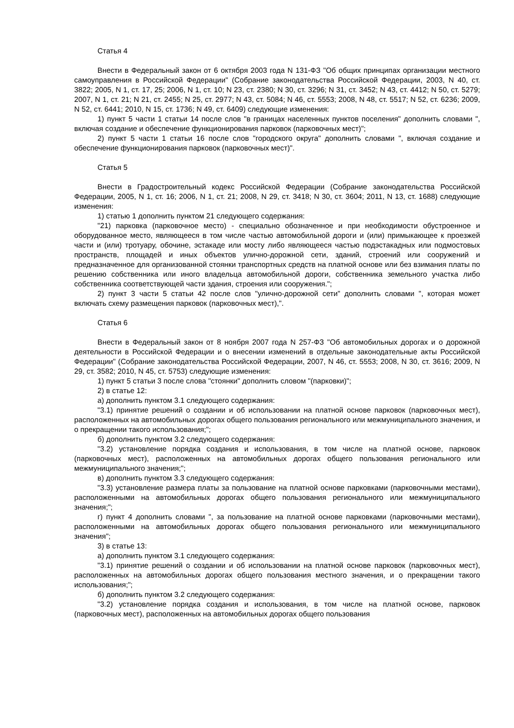Статья 4
Внести в Федеральный закон от 6 октября 2003 года N 131-ФЗ "Об общих принципах организации местного самоуправления в Российской Федерации" (Собрание законодательства Российской Федерации, 2003, N 40, ст. 3822; 2005, N 1, ст. 17, 25; 2006, N 1, ст. 10; N 23, ст. 2380; N 30, ст. 3296; N 31, ст. 3452; N 43, ст. 4412; N 50, ст. 5279; 2007, N 1, ст. 21; N 21, ст. 2455; N 25, ст. 2977; N 43, ст. 5084; N 46, ст. 5553; 2008, N 48, ст. 5517; N 52, ст. 6236; 2009, N 52, ст. 6441; 2010, N 15, ст. 1736; N 49, ст. 6409) следующие изменения:
1) пункт 5 части 1 статьи 14 после слов "в границах населенных пунктов поселения" дополнить словами ", включая создание и обеспечение функционирования парковок (парковочных мест)";
2) пункт 5 части 1 статьи 16 после слов "городского округа" дополнить словами ", включая создание и обеспечение функционирования парковок (парковочных мест)".
Статья 5
Внести в Градостроительный кодекс Российской Федерации (Собрание законодательства Российской Федерации, 2005, N 1, ст. 16; 2006, N 1, ст. 21; 2008, N 29, ст. 3418; N 30, ст. 3604; 2011, N 13, ст. 1688) следующие изменения:
1) статью 1 дополнить пунктом 21 следующего содержания:
"21) парковка (парковочное место) - специально обозначенное и при необходимости обустроенное и оборудованное место, являющееся в том числе частью автомобильной дороги и (или) примыкающее к проезжей части и (или) тротуару, обочине, эстакаде или мосту либо являющееся частью подэстакадных или подмостовых пространств, площадей и иных объектов улично-дорожной сети, зданий, строений или сооружений и предназначенное для организованной стоянки транспортных средств на платной основе или без взимания платы по решению собственника или иного владельца автомобильной дороги, собственника земельного участка либо собственника соответствующей части здания, строения или сооружения.";
2) пункт 3 части 5 статьи 42 после слов "улично-дорожной сети" дополнить словами ", которая может включать схему размещения парковок (парковочных мест),".
Статья 6
Внести в Федеральный закон от 8 ноября 2007 года N 257-ФЗ "Об автомобильных дорогах и о дорожной деятельности в Российской Федерации и о внесении изменений в отдельные законодательные акты Российской Федерации" (Собрание законодательства Российской Федерации, 2007, N 46, ст. 5553; 2008, N 30, ст. 3616; 2009, N 29, ст. 3582; 2010, N 45, ст. 5753) следующие изменения:
1) пункт 5 статьи 3 после слова "стоянки" дополнить словом "(парковки)";
2) в статье 12:
а) дополнить пунктом 3.1 следующего содержания:
"3.1) принятие решений о создании и об использовании на платной основе парковок (парковочных мест), расположенных на автомобильных дорогах общего пользования регионального или межмуниципального значения, и о прекращении такого использования;";
б) дополнить пунктом 3.2 следующего содержания:
"3.2) установление порядка создания и использования, в том числе на платной основе, парковок (парковочных мест), расположенных на автомобильных дорогах общего пользования регионального или межмуниципального значения;";
в) дополнить пунктом 3.3 следующего содержания:
"3.3) установление размера платы за пользование на платной основе парковками (парковочными местами), расположенными на автомобильных дорогах общего пользования регионального или межмуниципального значения;";
г) пункт 4 дополнить словами ", за пользование на платной основе парковками (парковочными местами), расположенными на автомобильных дорогах общего пользования регионального или межмуниципального значения";
3) в статье 13:
а) дополнить пунктом 3.1 следующего содержания:
"3.1) принятие решений о создании и об использовании на платной основе парковок (парковочных мест), расположенных на автомобильных дорогах общего пользования местного значения, и о прекращении такого использования;";
б) дополнить пунктом 3.2 следующего содержания:
"3.2) установление порядка создания и использования, в том числе на платной основе, парковок (парковочных мест), расположенных на автомобильных дорогах общего пользования